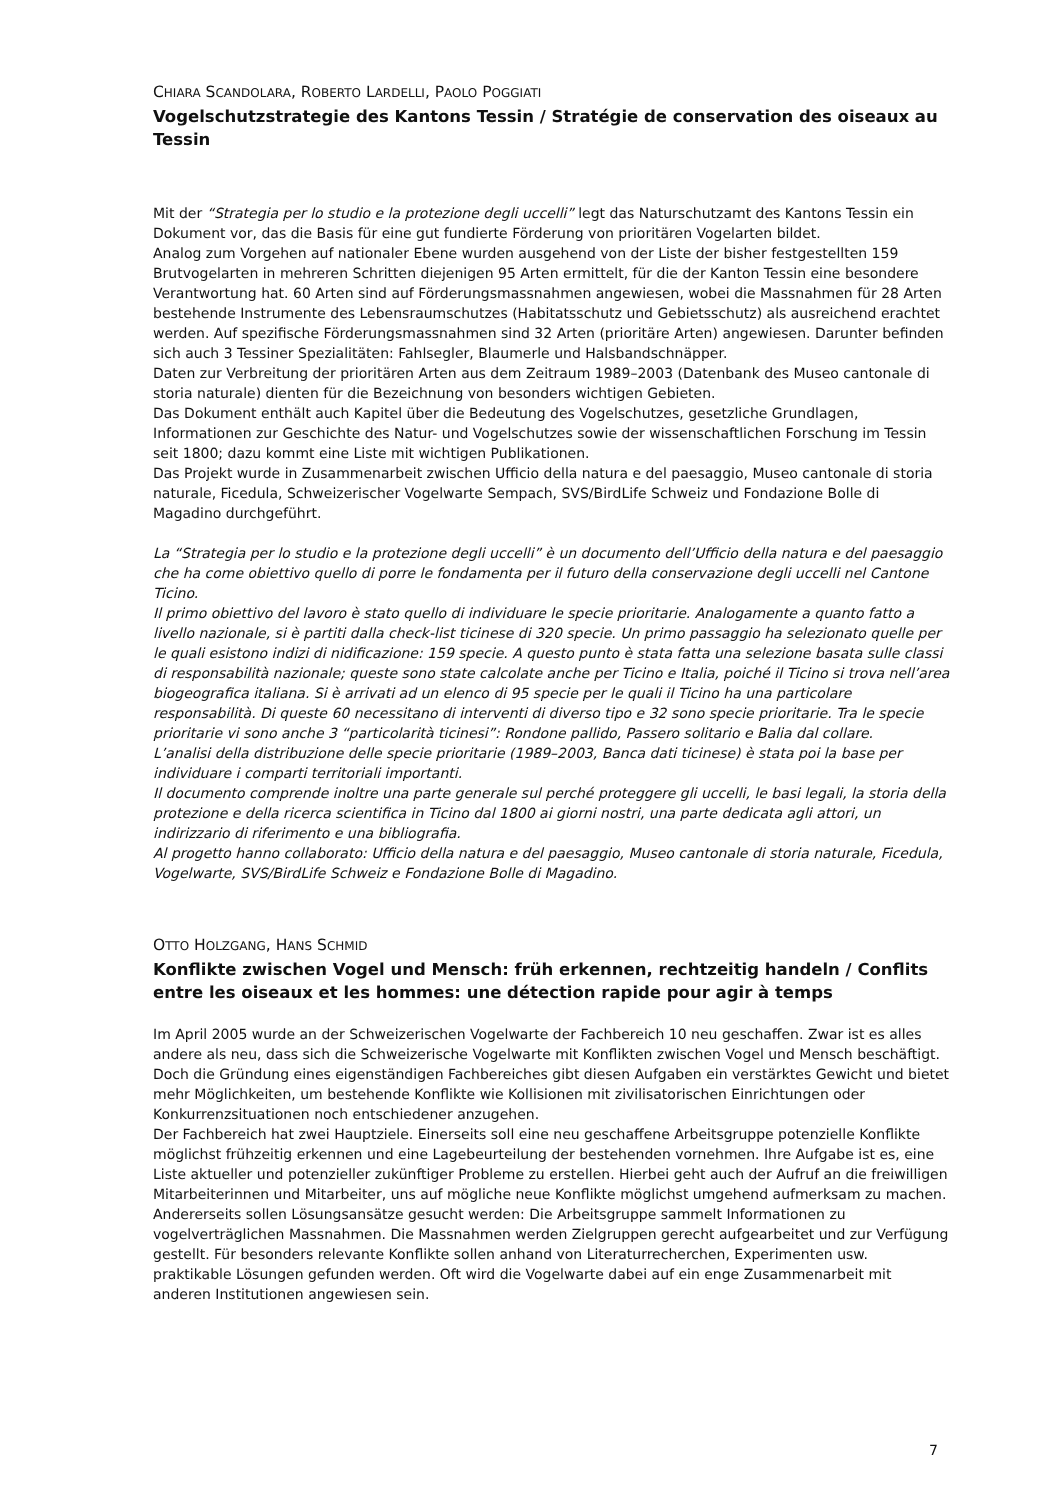CHIARA SCANDOLARA, ROBERTO LARDELLI, PAOLO POGGIATI
Vogelschutzstrategie des Kantons Tessin / Stratégie de conservation des oiseaux au Tessin
Mit der “Strategia per lo studio e la protezione degli uccelli” legt das Naturschutzamt des Kantons Tessin ein Dokument vor, das die Basis für eine gut fundierte Förderung von prioritären Vogelarten bildet.
Analog zum Vorgehen auf nationaler Ebene wurden ausgehend von der Liste der bisher festgestellten 159 Brutvogelarten in mehreren Schritten diejenigen 95 Arten ermittelt, für die der Kanton Tessin eine besondere Verantwortung hat. 60 Arten sind auf Förderungsmassnahmen angewiesen, wobei die Massnahmen für 28 Arten bestehende Instrumente des Lebensraumschutzes (Habitatsschutz und Gebietsschutz) als ausreichend erachtet werden. Auf spezifische Förderungsmassnahmen sind 32 Arten (prioritäre Arten) angewiesen. Darunter befinden sich auch 3 Tessiner Spezialitäten: Fahlsegler, Blaumerle und Halsbandschnäpper.
Daten zur Verbreitung der prioritären Arten aus dem Zeitraum 1989–2003 (Datenbank des Museo cantonale di storia naturale) dienten für die Bezeichnung von besonders wichtigen Gebieten.
Das Dokument enthält auch Kapitel über die Bedeutung des Vogelschutzes, gesetzliche Grundlagen, Informationen zur Geschichte des Natur- und Vogelschutzes sowie der wissenschaftlichen Forschung im Tessin seit 1800; dazu kommt eine Liste mit wichtigen Publikationen.
Das Projekt wurde in Zusammenarbeit zwischen Ufficio della natura e del paesaggio, Museo cantonale di storia naturale, Ficedula, Schweizerischer Vogelwarte Sempach, SVS/BirdLife Schweiz und Fondazione Bolle di Magadino durchgeführt.
La “Strategia per lo studio e la protezione degli uccelli” è un documento dell’Ufficio della natura e del paesaggio che ha come obiettivo quello di porre le fondamenta per il futuro della conservazione degli uccelli nel Cantone Ticino.
Il primo obiettivo del lavoro è stato quello di individuare le specie prioritarie. Analogamente a quanto fatto a livello nazionale, si è partiti dalla check-list ticinese di 320 specie. Un primo passaggio ha selezionato quelle per le quali esistono indizi di nidificazione: 159 specie. A questo punto è stata fatta una selezione basata sulle classi di responsabilità nazionale; queste sono state calcolate anche per Ticino e Italia, poiché il Ticino si trova nell’area biogeografica italiana. Si è arrivati ad un elenco di 95 specie per le quali il Ticino ha una particolare responsabilità. Di queste 60 necessitano di interventi di diverso tipo e 32 sono specie prioritarie. Tra le specie prioritarie vi sono anche 3 “particolarità ticinesi”: Rondone pallido, Passero solitario e Balia dal collare.
L’analisi della distribuzione delle specie prioritarie (1989–2003, Banca dati ticinese) è stata poi la base per individuare i comparti territoriali importanti.
Il documento comprende inoltre una parte generale sul perché proteggere gli uccelli, le basi legali, la storia della protezione e della ricerca scientifica in Ticino dal 1800 ai giorni nostri, una parte dedicata agli attori, un indirizzario di riferimento e una bibliografia.
Al progetto hanno collaborato: Ufficio della natura e del paesaggio, Museo cantonale di storia naturale, Ficedula, Vogelwarte, SVS/BirdLife Schweiz e Fondazione Bolle di Magadino.
OTTO HOLZGANG, HANS SCHMID
Konflikte zwischen Vogel und Mensch: früh erkennen, rechtzeitig handeln / Conflits entre les oiseaux et les hommes: une détection rapide pour agir à temps
Im April 2005 wurde an der Schweizerischen Vogelwarte der Fachbereich 10 neu geschaffen. Zwar ist es alles andere als neu, dass sich die Schweizerische Vogelwarte mit Konflikten zwischen Vogel und Mensch beschäftigt. Doch die Gründung eines eigenständigen Fachbereiches gibt diesen Aufgaben ein verstärktes Gewicht und bietet mehr Möglichkeiten, um bestehende Konflikte wie Kollisionen mit zivilisatorischen Einrichtungen oder Konkurrenzsituationen noch entschiedener anzugehen.
Der Fachbereich hat zwei Hauptziele. Einerseits soll eine neu geschaffene Arbeitsgruppe potenzielle Konflikte möglichst frühzeitig erkennen und eine Lagebeurteilung der bestehenden vornehmen. Ihre Aufgabe ist es, eine Liste aktueller und potenzieller zukünftiger Probleme zu erstellen. Hierbei geht auch der Aufruf an die freiwilligen Mitarbeiterinnen und Mitarbeiter, uns auf mögliche neue Konflikte möglichst umgehend aufmerksam zu machen. Andererseits sollen Lösungsansätze gesucht werden: Die Arbeitsgruppe sammelt Informationen zu vogelverträglichen Massnahmen. Die Massnahmen werden Zielgruppen gerecht aufgearbeitet und zur Verfügung gestellt. Für besonders relevante Konflikte sollen anhand von Literaturrecherchen, Experimenten usw. praktikable Lösungen gefunden werden. Oft wird die Vogelwarte dabei auf ein enge Zusammenarbeit mit anderen Institutionen angewiesen sein.
7